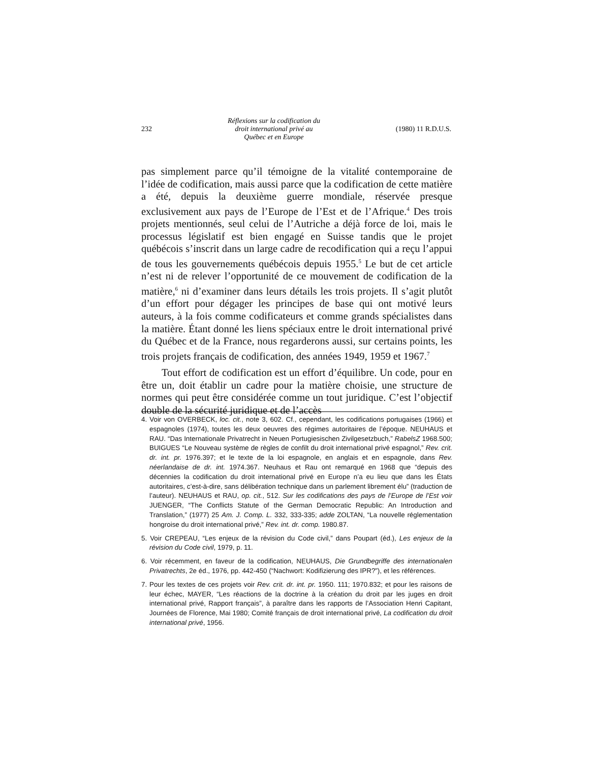232 Réflexions sur la codification du
droit international privé au
Québec et en Europe (1980) 11 R.D.U.S.
pas simplement parce qu’il témoigne de la vitalité contemporaine de l’idée de codification, mais aussi parce que la codification de cette matière a été, depuis la deuxième guerre mondiale, réservée presque exclusivement aux pays de l’Europe de l’Est et de l’Afrique.<sup>4</sup> Des trois projets mentionnés, seul celui de l’Autriche a déjà force de loi, mais le processus législatif est bien engagé en Suisse tandis que le projet québécois s’inscrit dans un large cadre de recodification qui a reçu l’appui de tous les gouvernements québécois depuis 1955.<sup>5</sup> Le but de cet article n’est ni de relever l’opportunité de ce mouvement de codification de la matière,<sup>6</sup> ni d’examiner dans leurs détails les trois projets. Il s’agit plutôt d’un effort pour dégager les principes de base qui ont motivé leurs auteurs, à la fois comme codificateurs et comme grands spécialistes dans la matière. Étant donné les liens spéciaux entre le droit international privé du Québec et de la France, nous regarderons aussi, sur certains points, les trois projets français de codification, des années 1949, 1959 et 1967.<sup>7</sup>
Tout effort de codification est un effort d’équilibre. Un code, pour en être un, doit établir un cadre pour la matière choisie, une structure de normes qui peut être considérée comme un tout juridique. C’est l’objectif double de la sécurité juridique et de l’accès
4. Voir von OVERBECK, loc. cit., note 3, 602. Cf., cependant, les codifications portugaises (1966) et espagnoles (1974), toutes les deux oeuvres des régimes autoritaires de l’époque. NEUHAUS et RAU. “Das Internationale Privatrecht in Neuen Portugiesischen Zivilgesetzbuch,” RabelsZ 1968.500; BUIGUES “Le Nouveau système de règles de confilt du droit international privé espagnol,” Rev. crit. dr. int. pr. 1976.397; et le texte de la loi espagnole, en anglais et en espagnole, dans Rev. néerlandaise de dr. int. 1974.367. Neuhaus et Rau ont remarqué en 1968 que “depuis des décennies la codification du droit international privé en Europe n’a eu lieu que dans les États autoritaires, c’est-à-dire, sans délibération technique dans un parlement librement élu” (traduction de l’auteur). NEUHAUS et RAU, op. cit., 512. Sur les codifications des pays de l’Europe de l’Est voir JUENGER, “The Conflicts Statute of the German Democratic Republic: An Introduction and Translation,” (1977) 25 Am. J. Comp. L. 332, 333-335; adde ZOLTAN, “La nouvelle réglementation hongroise du droit international privé,” Rev. int. dr. comp. 1980.87.
5. Voir CREPEAU, “Les enjeux de la révision du Code civil,” dans Poupart (éd.), Les enjeux de la révision du Code civil, 1979, p. 11.
6. Voir récemment, en faveur de la codification, NEUHAUS, Die Grundbegriffe des internationalen Privatrechts, 2e éd., 1976, pp. 442-450 (“Nachwort: Kodifizierung des IPR?”), et les références.
7. Pour les textes de ces projets voir Rev. crit. dr. int. pr. 1950. 111; 1970.832; et pour les raisons de leur échec, MAYER, “Les réactions de la doctrine à la création du droit par les juges en droit international privé, Rapport français”, à paraître dans les rapports de l’Association Henri Capitant, Journées de Florence, Mai 1980; Comité français de droit international privé, La codification du droit international privé, 1956.